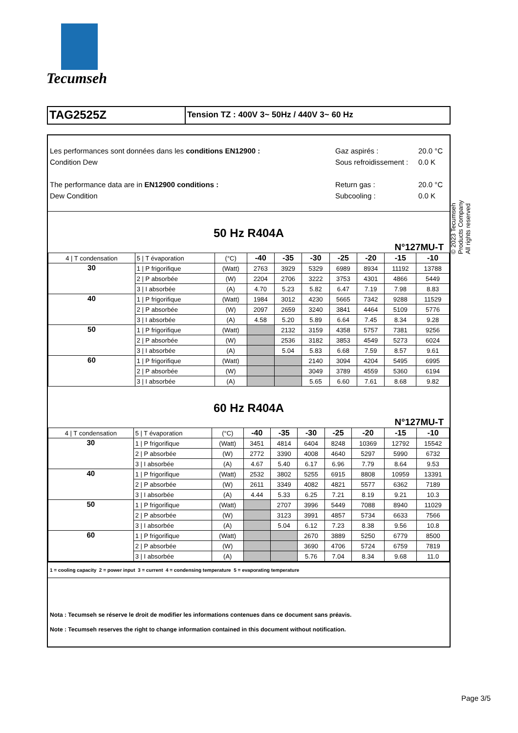Tecumseh
TAG2525Z
Tension TZ : 400V 3~ 50Hz / 440V 3~ 60 Hz
Les performances sont données dans les conditions EN12900 :
Condition Dew
The performance data are in EN12900 conditions :
Dew Condition
Gaz aspirés :
Sous refroidissement :
Return gas :
Subcooling :
20.0 °C
0.0 K
20.0 °C
0.0 K
50 Hz R404A
N°127MU-T
| 4 / T condensation | 5 / T évaporation | (°C) | -40 | -35 | -30 | -25 | -20 | -15 | -10 |
| 30 | 1 / P frigorifique | (Watt) | 2763 | 3929 | 5329 | 6989 | 8934 | 11192 | 13788 |
| | 2 / P absorbée | (W) | 2204 | 2706 | 3222 | 3753 | 4301 | 4866 | 5449 |
| | 3 / I absorbée | (A) | 4.70 | 5.23 | 5.82 | 6.47 | 7.19 | 7.98 | 8.83 |
| 40 | 1 / P frigorifique | (Watt) | 1984 | 3012 | 4230 | 5665 | 7342 | 9288 | 11529 |
| | 2 / P absorbée | (W) | 2097 | 2659 | 3240 | 3841 | 4464 | 5109 | 5776 |
| | 3 / I absorbée | (A) | 4.58 | 5.20 | 5.89 | 6.64 | 7.45 | 8.34 | 9.28 |
| 50 | 1 / P frigorifique | (Watt) | | 2132 | 3159 | 4358 | 5757 | 7381 | 9256 |
| | 2 / P absorbée | (W) | | 2536 | 3182 | 3853 | 4549 | 5273 | 6024 |
| | 3 / I absorbée | (A) | | 5.04 | 5.83 | 6.68 | 7.59 | 8.57 | 9.61 |
| 60 | 1 / P frigorifique | (Watt) | | | 2140 | 3094 | 4204 | 5495 | 6995 |
| | 2 / P absorbée | (W) | | | 3049 | 3789 | 4559 | 5360 | 6194 |
| | 3 / I absorbée | (A) | | | 5.65 | 6.60 | 7.61 | 8.68 | 9.82 |
60 Hz R404A
N°127MU-T
| 4 / T condensation | 5 / T évaporation | (°C) | -40 | -35 | -30 | -25 | -20 | -15 | -10 |
| 30 | 1 / P frigorifique | (Watt) | 3451 | 4814 | 6404 | 8248 | 10369 | 12792 | 15542 |
| | 2 / P absorbée | (W) | 2772 | 3390 | 4008 | 4640 | 5297 | 5990 | 6732 |
| | 3 / I absorbée | (A) | 4.67 | 5.40 | 6.17 | 6.96 | 7.79 | 8.64 | 9.53 |
| 40 | 1 / P frigorifique | (Watt) | 2532 | 3802 | 5255 | 6915 | 8808 | 10959 | 13391 |
| | 2 / P absorbée | (W) | 2611 | 3349 | 4082 | 4821 | 5577 | 6362 | 7189 |
| | 3 / I absorbée | (A) | 4.44 | 5.33 | 6.25 | 7.21 | 8.19 | 9.21 | 10.3 |
| 50 | 1 / P frigorifique | (Watt) | | 2707 | 3996 | 5449 | 7088 | 8940 | 11029 |
| | 2 / P absorbée | (W) | | 3123 | 3991 | 4857 | 5734 | 6633 | 7566 |
| | 3 / I absorbée | (A) | | 5.04 | 6.12 | 7.23 | 8.38 | 9.56 | 10.8 |
| 60 | 1 / P frigorifique | (Watt) | | | 2670 | 3889 | 5250 | 6779 | 8500 |
| | 2 / P absorbée | (W) | | | 3690 | 4706 | 5724 | 6759 | 7819 |
| | 3 / I absorbée | (A) | | | 5.76 | 7.04 | 8.34 | 9.68 | 11.0 |
1 = cooling capacity 2 = power input 3 = current 4 = condensing temperature 5 = evaporating temperature
Nota : Tecumseh se réserve le droit de modifier les informations contenues dans ce document sans préavis.
Note : Tecumseh reserves the right to change information contained in this document without notification.
© 2023 Tecumseh Products Company
All rights reserved
Page 3/5